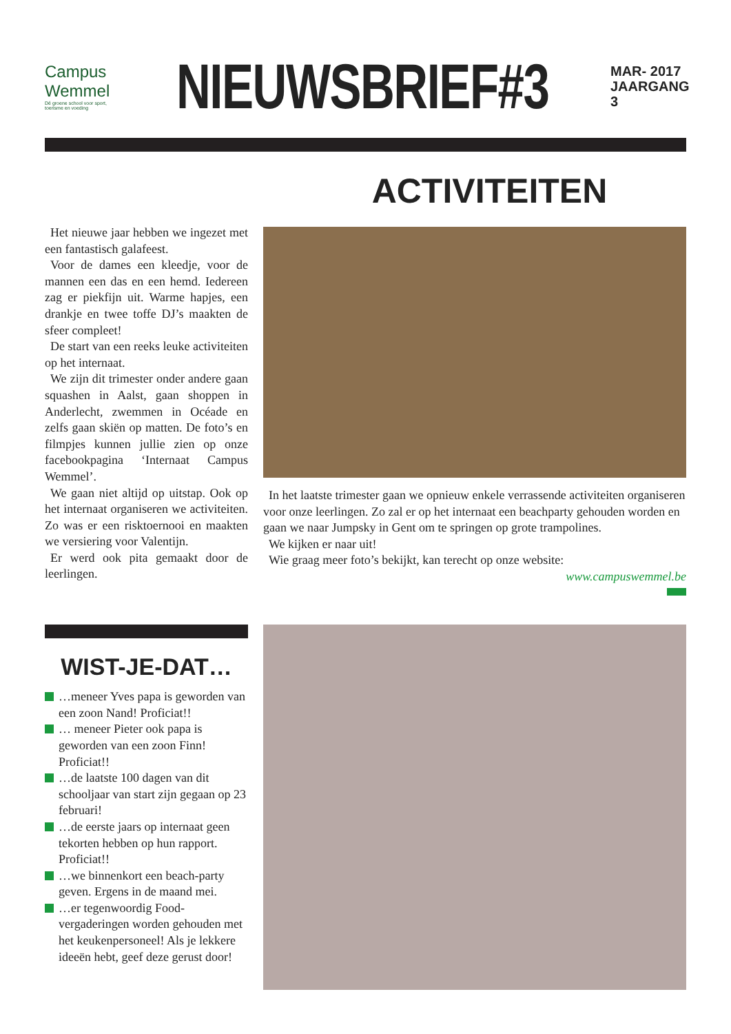Campus Wemmel
Dé groene school voor sport, toerisme en voeding
NIEUWSBRIEF#3
MAR- 2017
JAARGANG 3
ACTIVITEITEN
Het nieuwe jaar hebben we ingezet met een fantastisch galafeest.
Voor de dames een kleedje, voor de mannen een das en een hemd. Iedereen zag er piekfijn uit. Warme hapjes, een drankje en twee toffe DJ’s maakten de sfeer compleet!
De start van een reeks leuke activiteiten op het internaat.
We zijn dit trimester onder andere gaan squashen in Aalst, gaan shoppen in Anderlecht, zwemmen in Océade en zelfs gaan skiën op matten. De foto’s en filmpjes kunnen jullie zien op onze facebookpagina ‘Internaat Campus Wemmel’.
We gaan niet altijd op uitstap. Ook op het internaat organiseren we activiteiten. Zo was er een risktoernooi en maakten we versiering voor Valentijn.
Er werd ook pita gemaakt door de leerlingen.
In het laatste trimester gaan we opnieuw enkele verrassende activiteiten organiseren voor onze leerlingen. Zo zal er op het internaat een beachparty gehouden worden en gaan we naar Jumpsky in Gent om te springen op grote trampolines.
We kijken er naar uit!
Wie graag meer foto’s bekijkt, kan terecht op onze website:
www.campuswemmel.be
WIST-JE-DAT…
…meneer Yves papa is geworden van een zoon Nand! Proficiat!!
… meneer Pieter ook papa is geworden van een zoon Finn! Proficiat!!
…de laatste 100 dagen van dit schooljaar van start zijn gegaan op 23 februari!
…de eerste jaars op internaat geen tekorten hebben op hun rapport. Proficiat!!
…we binnenkort een beach-party geven. Ergens in de maand mei.
…er tegenwoordig Food-vergaderingen worden gehouden met het keukenpersoneel! Als je lekkere ideeën hebt, geef deze gerust door!